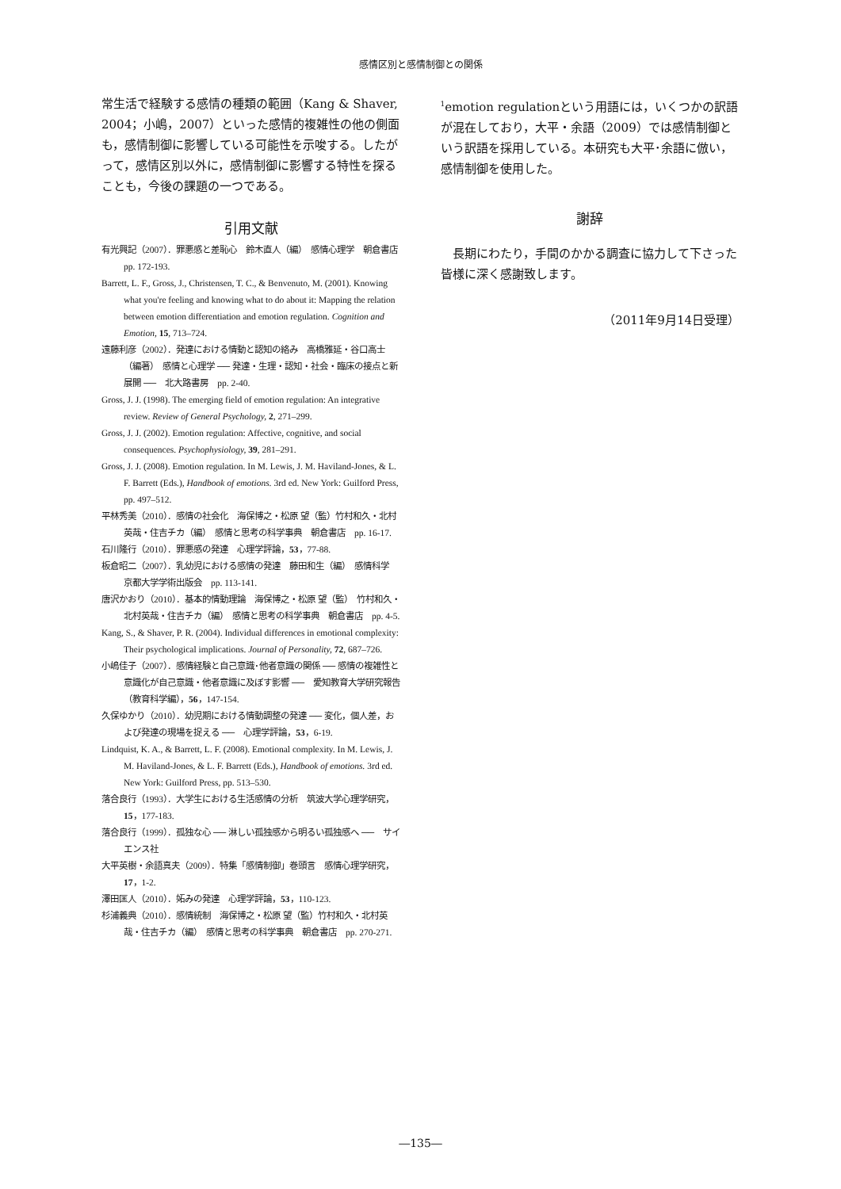感情区別と感情制御との関係
常生活で経験する感情の種類の範囲（Kang & Shaver, 2004；小嶋，2007）といった感情的複雑性の他の側面も，感情制御に影響している可能性を示唆する。したがって，感情区別以外に，感情制御に影響する特性を探ることも，今後の課題の一つである。
引用文献
有光興記（2007）．罪悪感と差恥心　鈴木直人（編）　感情心理学　朝倉書店　pp. 172-193.
Barrett, L. F., Gross, J., Christensen, T. C., & Benvenuto, M. (2001). Knowing what you're feeling and knowing what to do about it: Mapping the relation between emotion differentiation and emotion regulation. Cognition and Emotion, 15, 713–724.
遠藤利彦（2002）．発達における情動と認知の絡み　高橋雅延・谷口高士（編著）　感情と心理学 ── 発達・生理・認知・社会・臨床の接点と新展開 ──　北大路書房　pp. 2-40.
Gross, J. J. (1998). The emerging field of emotion regulation: An integrative review. Review of General Psychology, 2, 271–299.
Gross, J. J. (2002). Emotion regulation: Affective, cognitive, and social consequences. Psychophysiology, 39, 281–291.
Gross, J. J. (2008). Emotion regulation. In M. Lewis, J. M. Haviland-Jones, & L. F. Barrett (Eds.), Handbook of emotions. 3rd ed. New York: Guilford Press, pp. 497–512.
平林秀美（2010）．感情の社会化　海保博之・松原 望（監）竹村和久・北村英哉・住吉チカ（編）　感情と思考の科学事典　朝倉書店　pp. 16-17.
石川隆行（2010）．罪悪感の発達　心理学評論，53，77-88.
板倉昭二（2007）．乳幼児における感情の発達　藤田和生（編）　感情科学　京都大学学術出版会　pp. 113-141.
唐沢かおり（2010）．基本的情動理論　海保博之・松原 望（監）　竹村和久・北村英哉・住吉チカ（編）　感情と思考の科学事典　朝倉書店　pp. 4-5.
Kang, S., & Shaver, P. R. (2004). Individual differences in emotional complexity: Their psychological implications. Journal of Personality, 72, 687–726.
小嶋佳子（2007）．感情経験と自己意識･他者意識の関係 ── 感情の複雑性と意識化が自己意識・他者意識に及ぼす影響 ──　愛知教育大学研究報告（教育科学編），56，147-154.
久保ゆかり（2010）．幼児期における情動調整の発達 ── 変化，個人差，および発達の現場を捉える ──　心理学評論，53，6-19.
Lindquist, K. A., & Barrett, L. F. (2008). Emotional complexity. In M. Lewis, J. M. Haviland-Jones, & L. F. Barrett (Eds.), Handbook of emotions. 3rd ed. New York: Guilford Press, pp. 513–530.
落合良行（1993）．大学生における生活感情の分析　筑波大学心理学研究，15，177-183.
落合良行（1999）．孤独な心 ── 淋しい孤独感から明るい孤独感へ ──　サイエンス社
大平英樹・余語真夫（2009）．特集「感情制御」巻頭言　感情心理学研究，17，1-2.
澤田匡人（2010）．妬みの発達　心理学評論，53，110-123.
杉浦義典（2010）．感情統制　海保博之・松原 望（監）竹村和久・北村英哉・住吉チカ（編）　感情と思考の科学事典　朝倉書店　pp. 270-271.
<sup>1</sup> emotion regulationという用語には，いくつかの訳語が混在しており，大平・余語（2009）では感情制御という訳語を採用している。本研究も大平･余語に倣い，感情制御を使用した。
謝辞
長期にわたり，手間のかかる調査に協力して下さった皆様に深く感謝致します。
（2011年9月14日受理）
―135―